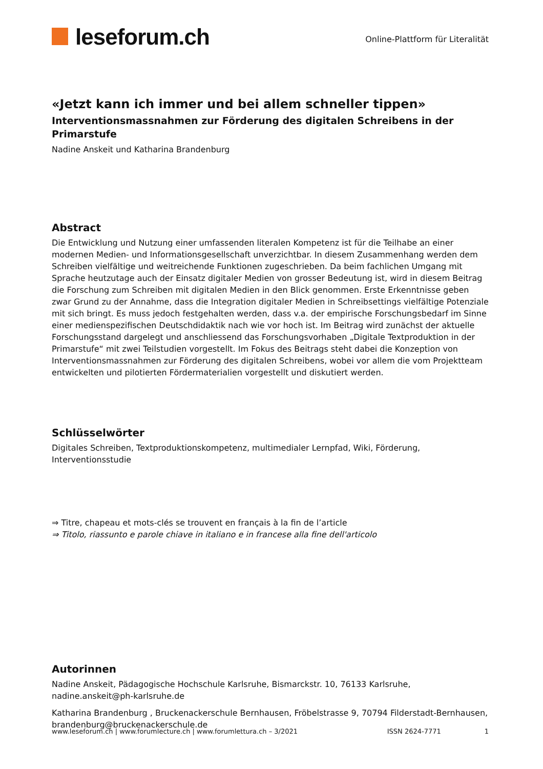leseforum.ch
Online-Plattform für Literalität
«Jetzt kann ich immer und bei allem schneller tippen»
Interventionsmassnahmen zur Förderung des digitalen Schreibens in der Primarstufe
Nadine Anskeit und Katharina Brandenburg
Abstract
Die Entwicklung und Nutzung einer umfassenden literalen Kompetenz ist für die Teilhabe an einer modernen Medien- und Informationsgesellschaft unverzichtbar. In diesem Zusammenhang werden dem Schreiben vielfältige und weitreichende Funktionen zugeschrieben. Da beim fachlichen Umgang mit Sprache heutzutage auch der Einsatz digitaler Medien von grosser Bedeutung ist, wird in diesem Beitrag die Forschung zum Schreiben mit digitalen Medien in den Blick genommen. Erste Erkenntnisse geben zwar Grund zu der Annahme, dass die Integration digitaler Medien in Schreibsettings vielfältige Potenziale mit sich bringt. Es muss jedoch festgehalten werden, dass v.a. der empirische Forschungsbedarf im Sinne einer medienspezifischen Deutschdidaktik nach wie vor hoch ist. Im Beitrag wird zunächst der aktuelle Forschungsstand dargelegt und anschliessend das Forschungsvorhaben „Digitale Textproduktion in der Primarstufe“ mit zwei Teilstudien vorgestellt. Im Fokus des Beitrags steht dabei die Konzeption von Interventionsmassnahmen zur Förderung des digitalen Schreibens, wobei vor allem die vom Projektteam entwickelten und pilotierten Fördermaterialien vorgestellt und diskutiert werden.
Schlüsselwörter
Digitales Schreiben, Textproduktionskompetenz, multimedialer Lernpfad, Wiki, Förderung, Interventionsstudie
⇒ Titre, chapeau et mots-clés se trouvent en français à la fin de l’article
⇒ Titolo, riassunto e parole chiave in italiano e in francese alla fine dell'articolo
Autorinnen
Nadine Anskeit, Pädagogische Hochschule Karlsruhe, Bismarckstr. 10, 76133 Karlsruhe, nadine.anskeit@ph-karlsruhe.de
Katharina Brandenburg , Bruckenackerschule Bernhausen, Fröbelstrasse 9, 70794 Filderstadt-Bernhausen, brandenburg@bruckenackerschule.de
www.leseforum.ch | www.forumlecture.ch | www.forumlettura.ch – 3/2021 ISSN 2624-7771 1